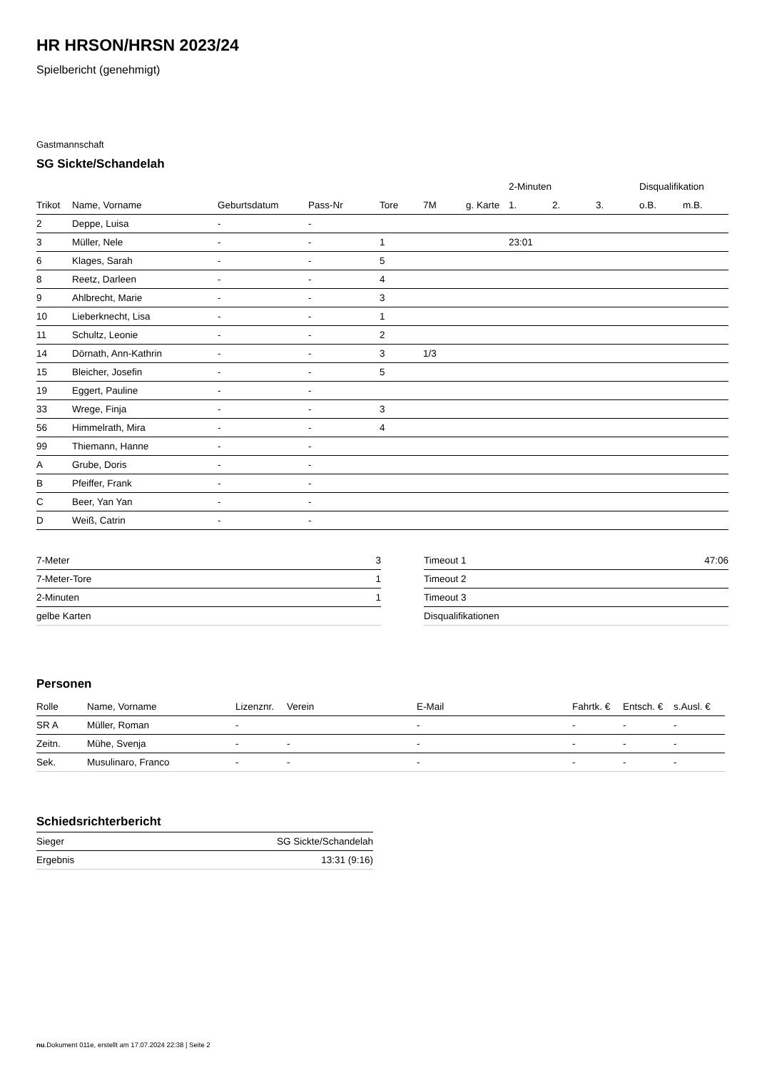HR HRSON/HRSN 2023/24
Spielbericht (genehmigt)
Gastmannschaft
SG Sickte/Schandelah
| | | | | | | | 2-Minuten | | | Disqualifikation | |
| --- | --- | --- | --- | --- | --- | --- | --- | --- | --- | --- | --- |
| Trikot | Name, Vorname | Geburtsdatum | Pass-Nr | Tore | 7M | g. Karte | 1. | 2. | 3. | o.B. | m.B. |
| 2 | Deppe, Luisa | - | - | | | | | | | | |
| 3 | Müller, Nele | - | - | 1 | | | 23:01 | | | | |
| 6 | Klages, Sarah | - | - | 5 | | | | | | | |
| 8 | Reetz, Darleen | - | - | 4 | | | | | | | |
| 9 | Ahlbrecht, Marie | - | - | 3 | | | | | | | |
| 10 | Lieberknecht, Lisa | - | - | 1 | | | | | | | |
| 11 | Schultz, Leonie | - | - | 2 | | | | | | | |
| 14 | Dörnath, Ann-Kathrin | - | - | 3 | 1/3 | | | | | | |
| 15 | Bleicher, Josefin | - | - | 5 | | | | | | | |
| 19 | Eggert, Pauline | - | - | | | | | | | | |
| 33 | Wrege, Finja | - | - | 3 | | | | | | | |
| 56 | Himmelrath, Mira | - | - | 4 | | | | | | | |
| 99 | Thiemann, Hanne | - | - | | | | | | | | |
| A | Grube, Doris | - | - | | | | | | | | |
| B | Pfeiffer, Frank | - | - | | | | | | | | |
| C | Beer, Yan Yan | - | - | | | | | | | | |
| D | Weiß, Catrin | - | - | | | | | | | | |
| 7-Meter | 3 |
| 7-Meter-Tore | 1 |
| 2-Minuten | 1 |
| gelbe Karten | |
| Timeout 1 | 47:06 |
| Timeout 2 | |
| Timeout 3 | |
| Disqualifikationen | |
Personen
| Rolle | Name, Vorname | Lizenznr. | Verein | E-Mail | Fahrtk. € | Entsch. € | s.Ausl. € |
| --- | --- | --- | --- | --- | --- | --- | --- |
| SR A | Müller, Roman | - | | - | - | - | - |
| Zeitn. | Mühe, Svenja | - | - | - | - | - | - |
| Sek. | Musulinaro, Franco | - | - | - | - | - | - |
Schiedsrichterbericht
| Sieger | SG Sickte/Schandelah |
| Ergebnis | 13:31 (9:16) |
nu.Dokument 011e, erstellt am 17.07.2024 22:38 | Seite 2